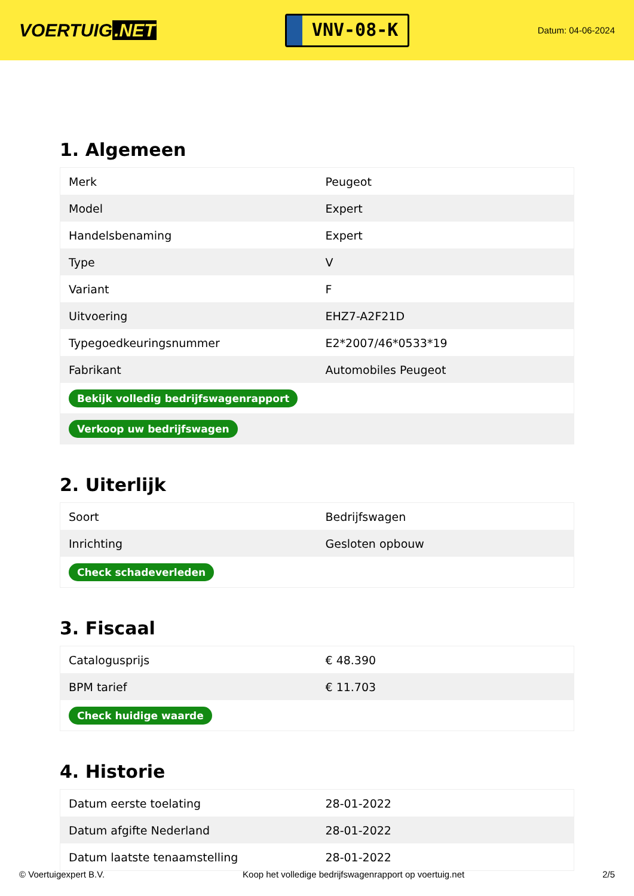VOERTUIG.NET
VNV-08-K
Datum: 04-06-2024
1. Algemeen
| Merk | Peugeot |
| Model | Expert |
| Handelsbenaming | Expert |
| Type | V |
| Variant | F |
| Uitvoering | EHZ7-A2F21D |
| Typegoedkeuringsnummer | E2*2007/46*0533*19 |
| Fabrikant | Automobiles Peugeot |
| Bekijk volledig bedrijfswagenrapport | |
| Verkoop uw bedrijfswagen | |
2. Uiterlijk
| Soort | Bedrijfswagen |
| Inrichting | Gesloten opbouw |
| Check schadeverleden | |
3. Fiscaal
| Catalogusprijs | € 48.390 |
| BPM tarief | € 11.703 |
| Check huidige waarde | |
4. Historie
| Datum eerste toelating | 28-01-2022 |
| Datum afgifte Nederland | 28-01-2022 |
| Datum laatste tenaamstelling | 28-01-2022 |
© Voertuigexpert B.V. Koop het volledige bedrijfswagenrapport op voertuig.net 2/5